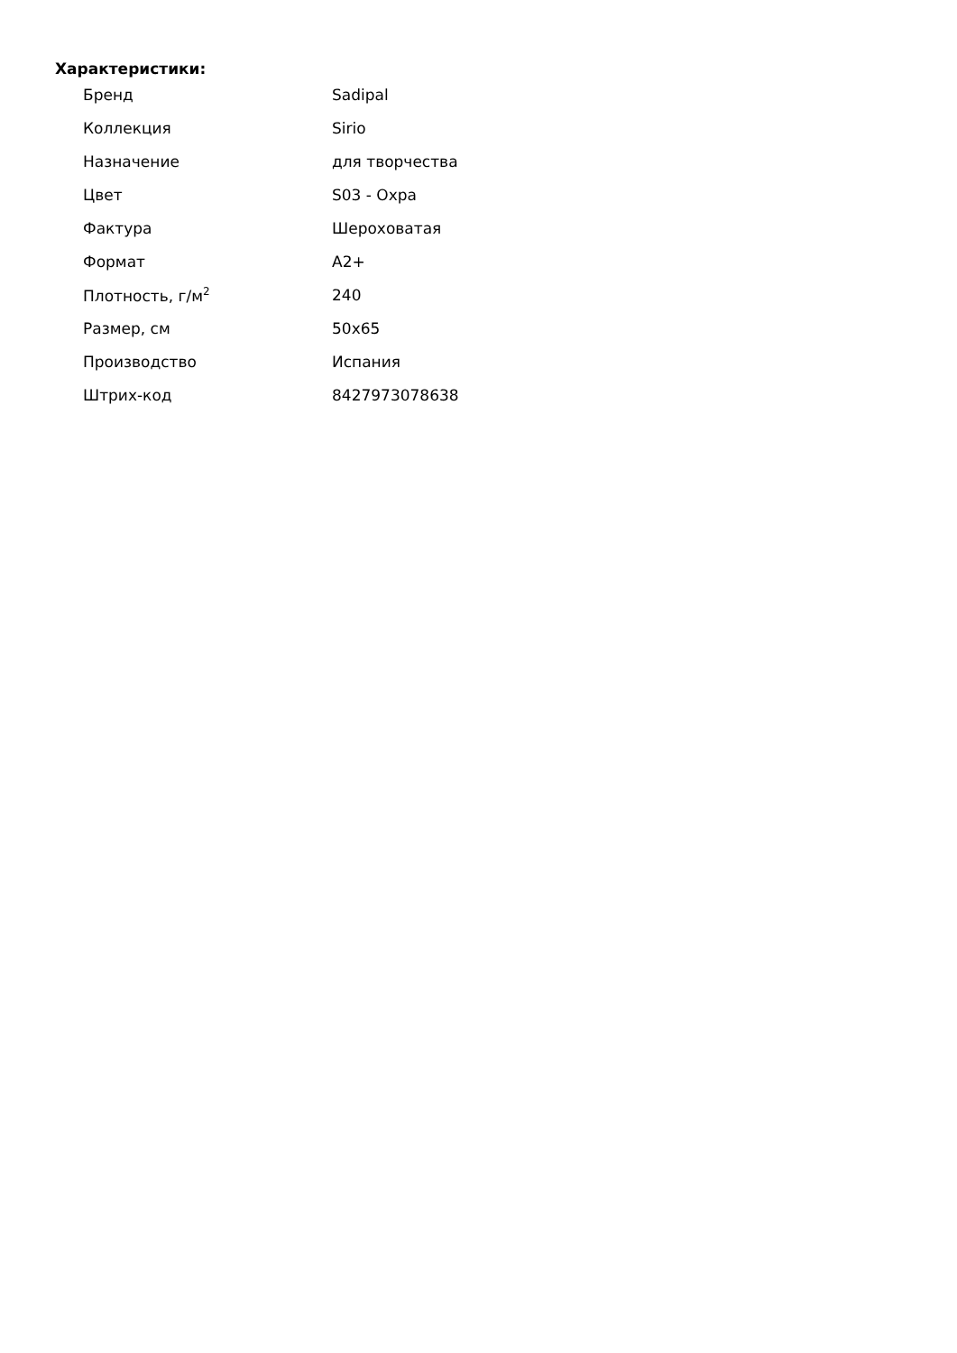Характеристики:
| Бренд | Sadipal |
| Коллекция | Sirio |
| Назначение | для творчества |
| Цвет | S03 - Охра |
| Фактура | Шероховатая |
| Формат | A2+ |
| Плотность, г/м<sup>2</sup> | 240 |
| Размер, см | 50x65 |
| Производство | Испания |
| Штрих-код | 8427973078638 |